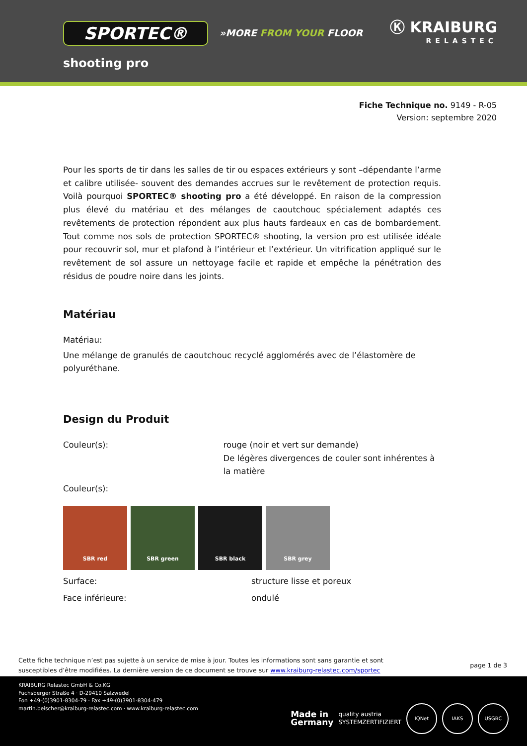SPORTEC® »MORE FROM YOUR FLOOR
Ⓚ KRAIBURG
RELASTEC
shooting pro
Fiche Technique no. 9149 - R-05
Version: septembre 2020
Pour les sports de tir dans les salles de tir ou espaces extérieurs y sont –dépendante l’arme et calibre utilisée- souvent des demandes accrues sur le revêtement de protection requis. Voilà pourquoi SPORTEC® shooting pro a été développé. En raison de la compression plus élevé du matériau et des mélanges de caoutchouc spécialement adaptés ces revêtements de protection répondent aux plus hauts fardeaux en cas de bombardement. Tout comme nos sols de protection SPORTEC® shooting, la version pro est utilisée idéale pour recouvrir sol, mur et plafond à l’intérieur et l’extérieur. Un vitrification appliqué sur le revêtement de sol assure un nettoyage facile et rapide et empêche la pénétration des résidus de poudre noire dans les joints.
Matériau
Matériau:
Une mélange de granulés de caoutchouc recyclé agglomérés avec de l’élastomère de polyuréthane.
Design du Produit
Couleur(s): rouge (noir et vert sur demande)
De légères divergences de couler sont inhérentes à la matière
Couleur(s):
SBR red SBR green SBR black SBR grey
Surface: structure lisse et poreux
Face inférieure: ondulé
Cette fiche technique n’est pas sujette à un service de mise à jour. Toutes les informations sont sans garantie et sont
susceptibles d’être modifiées. La dernière version de ce document se trouve sur www.kraiburg-relastec.com/sportec
page 1 de 3
KRAIBURG Relastec GmbH & Co.KG
Fuchsberger Straße 4 · D-29410 Salzwedel
Fon +49-(0)3901-8304-79 · Fax +49-(0)3901-8304-479
martin.beischer@kraiburg-relastec.com · www.kraiburg-relastec.com
Made in
Germany
quality austria
SYSTEMZERTIFIZIERT
IQNet IAKS USGBC